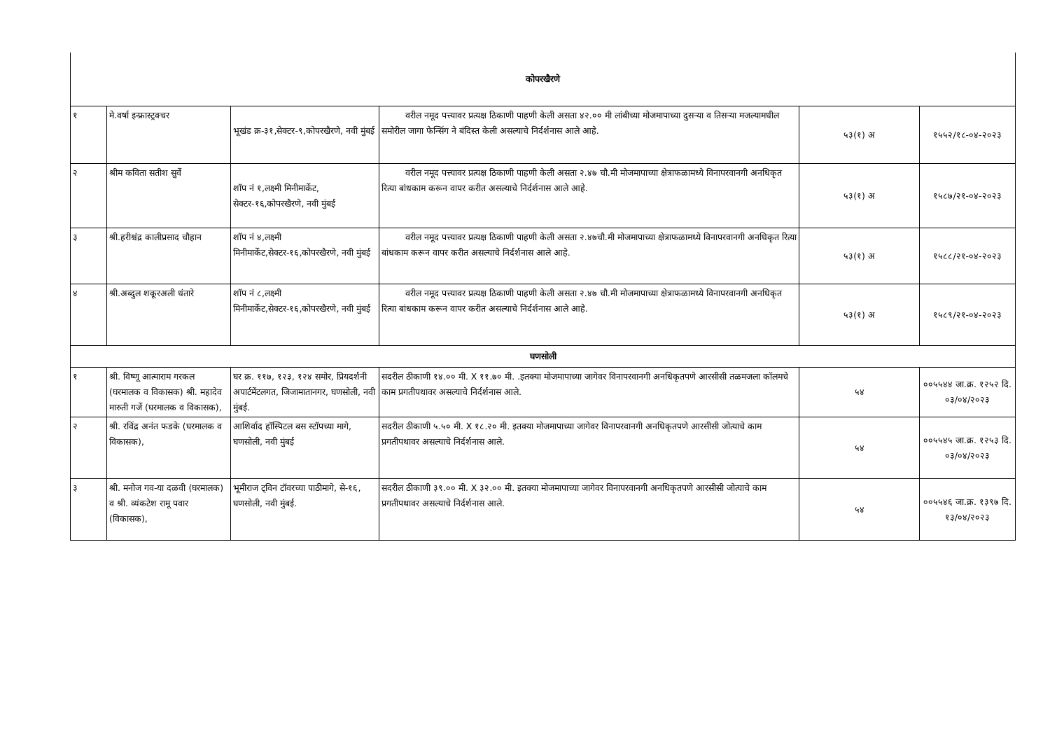| कोपरखैरणे | | | | | |
| १ | मे.वर्षा इन्फ्रास्ट्रक्चर | भूखंड क्र-३१,सेक्टर-९,कोपरखैरणे, नवी मुंबई | वरील नमूद पत्त्यावर प्रत्यक्ष ठिकाणी पाहणी केली असता ४२.०० मी लांबीच्या मोजमापाच्या दुसऱ्या व तिसऱ्या मजल्यामधील समोरील जागा फेन्सिंग ने बंदिस्त केली असल्याचे निर्दर्शनास आले आहे. | ५३(१) अ | १५५२/१८-०४-२०२३ |
| २ | श्रीम कविता सतीश सुर्वे | शॉप नं १,लक्ष्मी मिनीमार्केट, सेक्टर-१६,कोपरखैरणे, नवी मुंबई | वरील नमूद पत्त्यावर प्रत्यक्ष ठिकाणी पाहणी केली असता २.४७ चौ.मी मोजमापाच्या क्षेत्राफळामध्ये विनापरवानगी अनधिकृत रित्या बांधकाम करून वापर करीत असल्याचे निर्दर्शनास आले आहे. | ५३(१) अ | १५८७/२१-०४-२०२३ |
| ३ | श्री.हरीश्चंद्र कालीप्रसाद चौहान | शॉप नं ४,लक्ष्मी मिनीमार्केट,सेक्टर-१६,कोपरखैरणे, नवी मुंबई | वरील नमूद पत्त्यावर प्रत्यक्ष ठिकाणी पाहणी केली असता २.४७चौ.मी मोजमापाच्या क्षेत्राफळामध्ये विनापरवानगी अनधिकृत रित्या बांधकाम करून वापर करीत असल्याचे निर्दर्शनास आले आहे. | ५३(१) अ | १५८८/२१-०४-२०२३ |
| ४ | श्री.अब्दुल शकूरअली धंतारे | शॉप नं ८,लक्ष्मी मिनीमार्केट,सेक्टर-१६,कोपरखैरणे, नवी मुंबई | वरील नमूद पत्त्यावर प्रत्यक्ष ठिकाणी पाहणी केली असता २.४७ चौ.मी मोजमापाच्या क्षेत्राफळामध्ये विनापरवानगी अनधिकृत रित्या बांधकाम करून वापर करीत असल्याचे निर्दर्शनास आले आहे. | ५३(१) अ | १५८९/२१-०४-२०२३ |
| घणसोली | | | | | |
| १ | श्री. विष्णू आत्माराम गरकल (घरमालक व विकासक) श्री. महादेव मारुती गर्जे (घरमालक व विकासक), | घर क्र. ११७, १२३, १२४ समोर, प्रियदर्शनी अपार्टमेंटलगत, जिजामातानगर, घणसोली, नवी मुंबई. | सदरील ठीकाणी १४.०० मी. X ११.७० मी. .इतक्या मोजमापाच्या जागेवर विनापरवानगी अनधिकृतपणे आरसीसी तळमजला कॉलमचे काम प्रगतीपथावर असल्याचे निर्दर्शनास आले. | ५४ | ००५५४४ जा.क्र. १२५२ दि. ०३/०४/२०२३ |
| २ | श्री. रविंद्र अनंत फडके (घरमालक व विकासक), | आशिर्वाद हॉस्पिटल बस स्टॉपच्या मागे, घणसोली, नवी मुंबई | सदरील ठीकाणी ५.५० मी. X १८.२० मी. इतक्या मोजमापाच्या जागेवर विनापरवानगी अनधिकृतपणे आरसीसी जोत्याचे काम प्रगतीपथावर असल्याचे निर्दर्शनास आले. | ५४ | ००५५४५ जा.क्र. १२५३ दि. ०३/०४/२०२३ |
| ३ | श्री. मनोज गव-या दळवी (घरमालक) व श्री. व्यंकटेश रामू पवार (विकासक), | भूमीराज ट्विन टॉवरच्या पाठीमागे, से-१६, घणसोली, नवी मुंबई. | सदरील ठीकाणी ३९.०० मी. X ३२.०० मी. इतक्या मोजमापाच्या जागेवर विनापरवानगी अनधिकृतपणे आरसीसी जोत्याचे काम प्रगतीपथावर असल्याचे निर्दर्शनास आले. | ५४ | ००५५४६ जा.क्र. १३९७ दि. १३/०४/२०२३ |